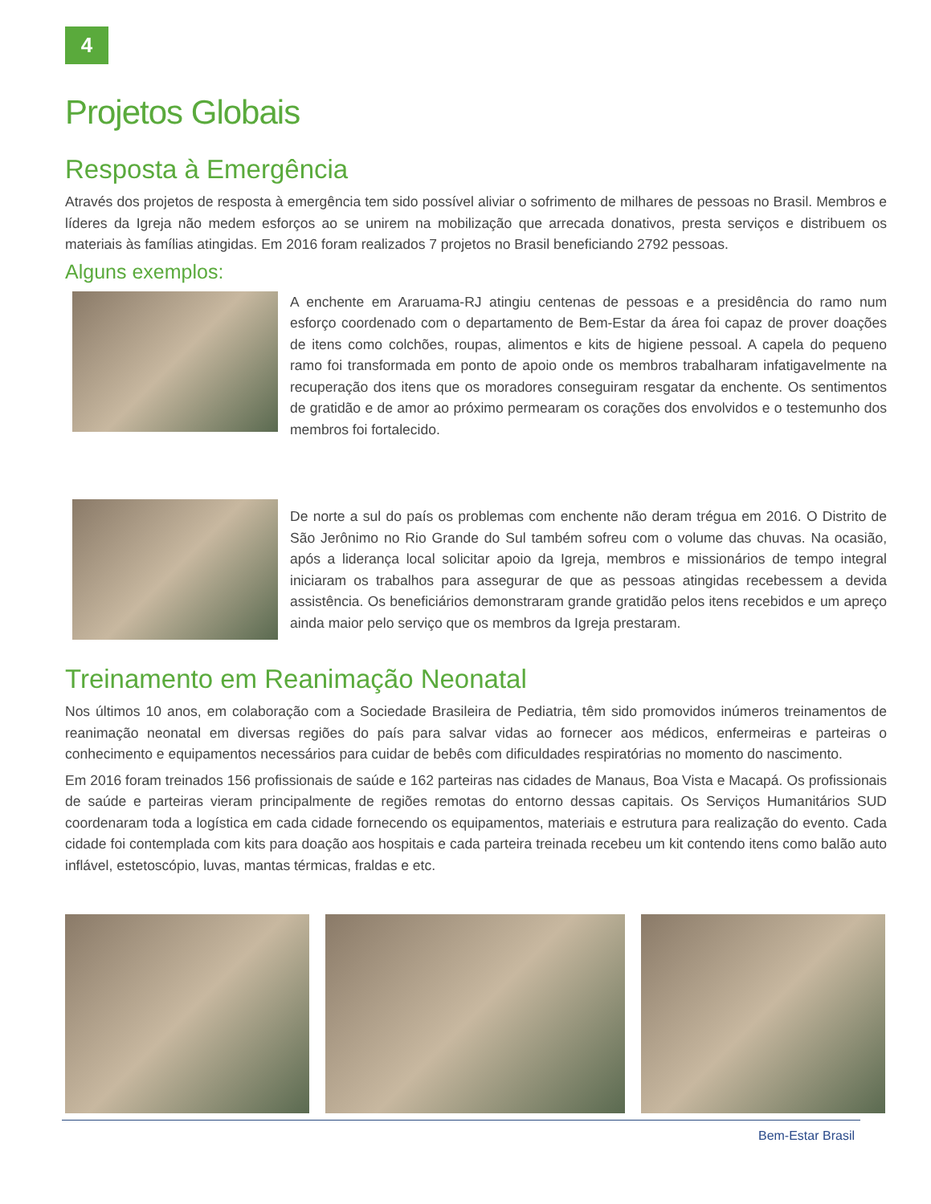4
Projetos Globais
Resposta à Emergência
Através dos projetos de resposta à emergência tem sido possível aliviar o sofrimento de milhares de pessoas no Brasil. Membros e líderes da Igreja não medem esforços ao se unirem na mobilização que arrecada donativos, presta serviços e distribuem os materiais às famílias atingidas. Em 2016 foram realizados 7 projetos no Brasil beneficiando 2792 pessoas.
Alguns exemplos:
A enchente em Araruama-RJ atingiu centenas de pessoas e a presidência do ramo num esforço coordenado com o departamento de Bem-Estar da área foi capaz de prover doações de itens como colchões, roupas, alimentos e kits de higiene pessoal. A capela do pequeno ramo foi transformada em ponto de apoio onde os membros trabalharam infatigavelmente na recuperação dos itens que os moradores conseguiram resgatar da enchente. Os sentimentos de gratidão e de amor ao próximo permearam os corações dos envolvidos e o testemunho dos membros foi fortalecido.
De norte a sul do país os problemas com enchente não deram trégua em 2016. O Distrito de São Jerônimo no Rio Grande do Sul também sofreu com o volume das chuvas. Na ocasião, após a liderança local solicitar apoio da Igreja, membros e missionários de tempo integral iniciaram os trabalhos para assegurar de que as pessoas atingidas recebessem a devida assistência. Os beneficiários demonstraram grande gratidão pelos itens recebidos e um apreço ainda maior pelo serviço que os membros da Igreja prestaram.
Treinamento em Reanimação Neonatal
Nos últimos 10 anos, em colaboração com a Sociedade Brasileira de Pediatria, têm sido promovidos inúmeros treinamentos de reanimação neonatal em diversas regiões do país para salvar vidas ao fornecer aos médicos, enfermeiras e parteiras o conhecimento e equipamentos necessários para cuidar de bebês com dificuldades respiratórias no momento do nascimento.
Em 2016 foram treinados 156 profissionais de saúde e 162 parteiras nas cidades de Manaus, Boa Vista e Macapá. Os profissionais de saúde e parteiras vieram principalmente de regiões remotas do entorno dessas capitais. Os Serviços Humanitários SUD coordenaram toda a logística em cada cidade fornecendo os equipamentos, materiais e estrutura para realização do evento. Cada cidade foi contemplada com kits para doação aos hospitais e cada parteira treinada recebeu um kit contendo itens como balão auto inflável, estetoscópio, luvas, mantas térmicas, fraldas e etc.
Bem-Estar Brasil